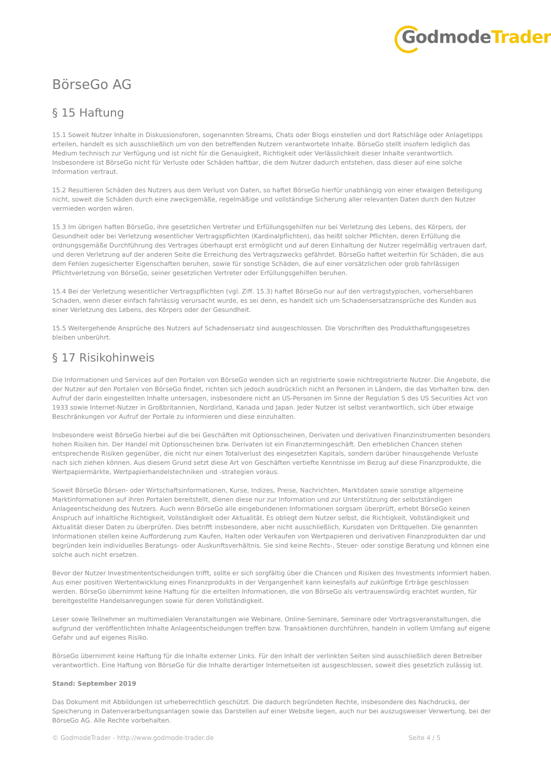GodmodeTrader
BörseGo AG
§ 15 Haftung
15.1 Soweit Nutzer Inhalte in Diskussionsforen, sogenannten Streams, Chats oder Blogs einstellen und dort Ratschläge oder Anlagetipps erteilen, handelt es sich ausschließlich um von den betreffenden Nutzern verantwortete Inhalte. BörseGo stellt insofern lediglich das Medium technisch zur Verfügung und ist nicht für die Genauigkeit, Richtigkeit oder Verlässlichkeit dieser Inhalte verantwortlich. Insbesondere ist BörseGo nicht für Verluste oder Schäden haftbar, die dem Nutzer dadurch entstehen, dass dieser auf eine solche Information vertraut.
15.2 Resultieren Schäden des Nutzers aus dem Verlust von Daten, so haftet BörseGo hierfür unabhängig von einer etwaigen Beteiligung nicht, soweit die Schäden durch eine zweckgemäße, regelmäßige und vollständige Sicherung aller relevanten Daten durch den Nutzer vermieden worden wären.
15.3 Im übrigen haften BörseGo, ihre gesetzlichen Vertreter und Erfüllungsgehilfen nur bei Verletzung des Lebens, des Körpers, der Gesundheit oder bei Verletzung wesentlicher Vertragspflichten (Kardinalpflichten), das heißt solcher Pflichten, deren Erfüllung die ordnungsgemäße Durchführung des Vertrages überhaupt erst ermöglicht und auf deren Einhaltung der Nutzer regelmäßig vertrauen darf, und deren Verletzung auf der anderen Seite die Erreichung des Vertragszwecks gefährdet. BörseGo haftet weiterhin für Schäden, die aus dem Fehlen zugesicherter Eigenschaften beruhen, sowie für sonstige Schäden, die auf einer vorsätzlichen oder grob fahrlässigen Pflichtverletzung von BörseGo, seiner gesetzlichen Vertreter oder Erfüllungsgehilfen beruhen.
15.4 Bei der Verletzung wesentlicher Vertragspflichten (vgl. Ziff. 15.3) haftet BörseGo nur auf den vertragstypischen, vorhersehbaren Schaden, wenn dieser einfach fahrlässig verursacht wurde, es sei denn, es handelt sich um Schadensersatzansprüche des Kunden aus einer Verletzung des Lebens, des Körpers oder der Gesundheit.
15.5 Weitergehende Ansprüche des Nutzers auf Schadensersatz sind ausgeschlossen. Die Vorschriften des Produkthaftungsgesetzes bleiben unberührt.
§ 17 Risikohinweis
Die Informationen und Services auf den Portalen von BörseGo wenden sich an registrierte sowie nichtregistrierte Nutzer. Die Angebote, die der Nutzer auf den Portalen von BörseGo findet, richten sich jedoch ausdrücklich nicht an Personen in Ländern, die das Vorhalten bzw. den Aufruf der darin eingestellten Inhalte untersagen, insbesondere nicht an US-Personen im Sinne der Regulation S des US Securities Act von 1933 sowie Internet-Nutzer in Großbritannien, Nordirland, Kanada und Japan. Jeder Nutzer ist selbst verantwortlich, sich über etwaige Beschränkungen vor Aufruf der Portale zu informieren und diese einzuhalten.
Insbesondere weist BörseGo hierbei auf die bei Geschäften mit Optionsscheinen, Derivaten und derivativen Finanzinstrumenten besonders hohen Risiken hin. Der Handel mit Optionsscheinen bzw. Derivaten ist ein Finanztermingeschäft. Den erheblichen Chancen stehen entsprechende Risiken gegenüber, die nicht nur einen Totalverlust des eingesetzten Kapitals, sondern darüber hinausgehende Verluste nach sich ziehen können. Aus diesem Grund setzt diese Art von Geschäften vertiefte Kenntnisse im Bezug auf diese Finanzprodukte, die Wertpapiermärkte, Wertpapierhandelstechniken und -strategien voraus.
Soweit BörseGo Börsen- oder Wirtschaftsinformationen, Kurse, Indizes, Preise, Nachrichten, Marktdaten sowie sonstige allgemeine Marktinformationen auf ihren Portalen bereitstellt, dienen diese nur zur Information und zur Unterstützung der selbstständigen Anlageentscheidung des Nutzers. Auch wenn BörseGo alle eingebundenen Informationen sorgsam überprüft, erhebt BörseGo keinen Anspruch auf inhaltliche Richtigkeit, Vollständigkeit oder Aktualität. Es obliegt dem Nutzer selbst, die Richtigkeit, Vollständigkeit und Aktualität dieser Daten zu überprüfen. Dies betrifft insbesondere, aber nicht ausschließlich, Kursdaten von Drittquellen. Die genannten Informationen stellen keine Aufforderung zum Kaufen, Halten oder Verkaufen von Wertpapieren und derivativen Finanzprodukten dar und begründen kein individuelles Beratungs- oder Auskunftsverhältnis. Sie sind keine Rechts-, Steuer- oder sonstige Beratung und können eine solche auch nicht ersetzen.
Bevor der Nutzer Investmententscheidungen trifft, sollte er sich sorgfältig über die Chancen und Risiken des Investments informiert haben. Aus einer positiven Wertentwicklung eines Finanzprodukts in der Vergangenheit kann keinesfalls auf zukünftige Erträge geschlossen werden. BörseGo übernimmt keine Haftung für die erteilten Informationen, die von BörseGo als vertrauenswürdig erachtet wurden, für bereitgestellte Handelsanregungen sowie für deren Vollständigkeit.
Leser sowie Teilnehmer an multimedialen Veranstaltungen wie Webinare, Online-Seminare, Seminare oder Vortragsveranstaltungen, die aufgrund der veröffentlichten Inhalte Anlageentscheidungen treffen bzw. Transaktionen durchführen, handeln in vollem Umfang auf eigene Gefahr und auf eigenes Risiko.
BörseGo übernimmt keine Haftung für die Inhalte externer Links. Für den Inhalt der verlinkten Seiten sind ausschließlich deren Betreiber verantwortlich. Eine Haftung von BörseGo für die Inhalte derartiger Internetseiten ist ausgeschlossen, soweit dies gesetzlich zulässig ist.
Stand: September 2019
Das Dokument mit Abbildungen ist urheberrechtlich geschützt. Die dadurch begründeten Rechte, insbesondere des Nachdrucks, der Speicherung in Datenverarbeitungsanlagen sowie das Darstellen auf einer Website liegen, auch nur bei auszugsweiser Verwertung, bei der BörseGo AG. Alle Rechte vorbehalten.
© GodmodeTrader - http://www.godmode-trader.de Seite 4 / 5